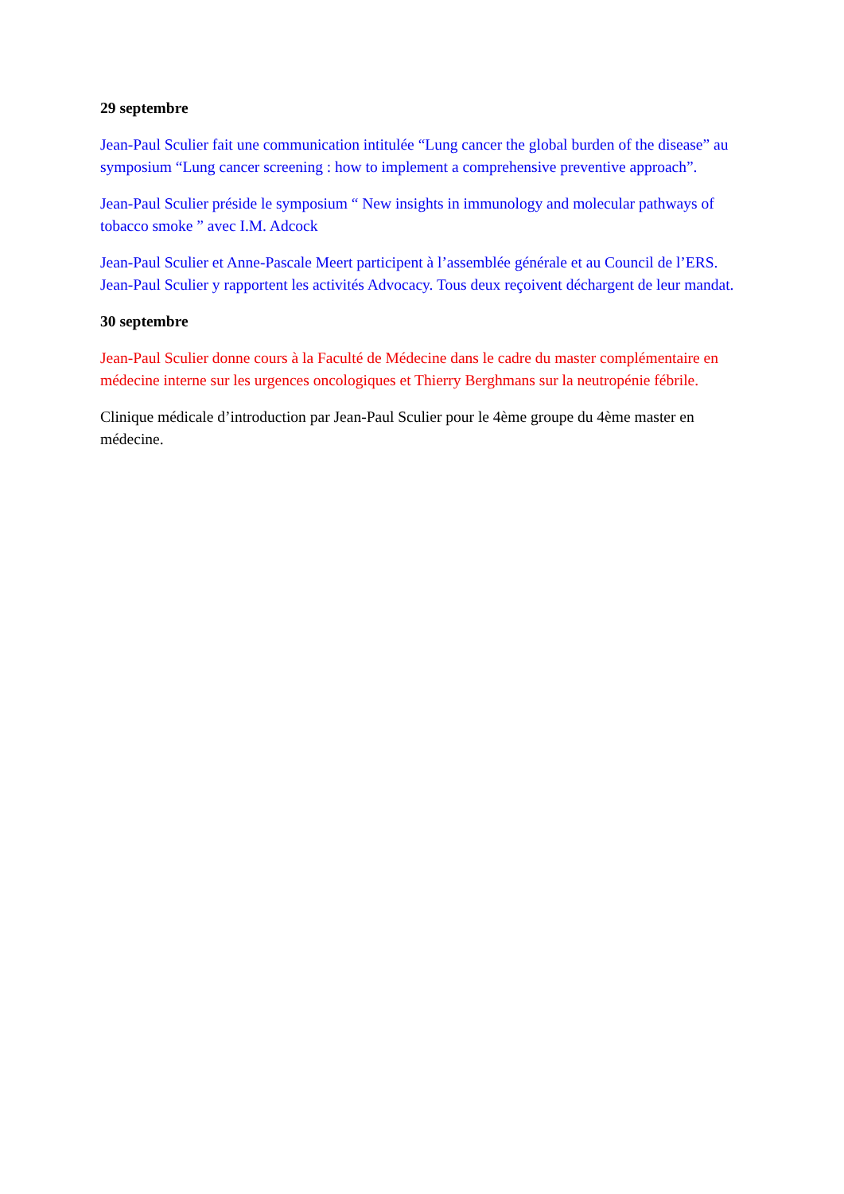29 septembre
Jean-Paul Sculier fait une communication intitulée “Lung cancer the global burden of the disease” au symposium “Lung cancer screening : how to implement a comprehensive preventive approach”.
Jean-Paul Sculier préside le symposium “ New insights in immunology and molecular pathways of tobacco smoke ” avec I.M. Adcock
Jean-Paul Sculier et Anne-Pascale Meert participent à l’assemblée générale et au Council de l’ERS. Jean-Paul Sculier y rapportent les activités Advocacy. Tous deux reçoivent déchargent de leur mandat.
30 septembre
Jean-Paul Sculier donne cours à la Faculté de Médecine dans le cadre du master complémentaire en médecine interne sur les urgences oncologiques et Thierry Berghmans sur la neutropénie fébrile.
Clinique médicale d’introduction par Jean-Paul Sculier pour le 4ème groupe du 4ème master en médecine.